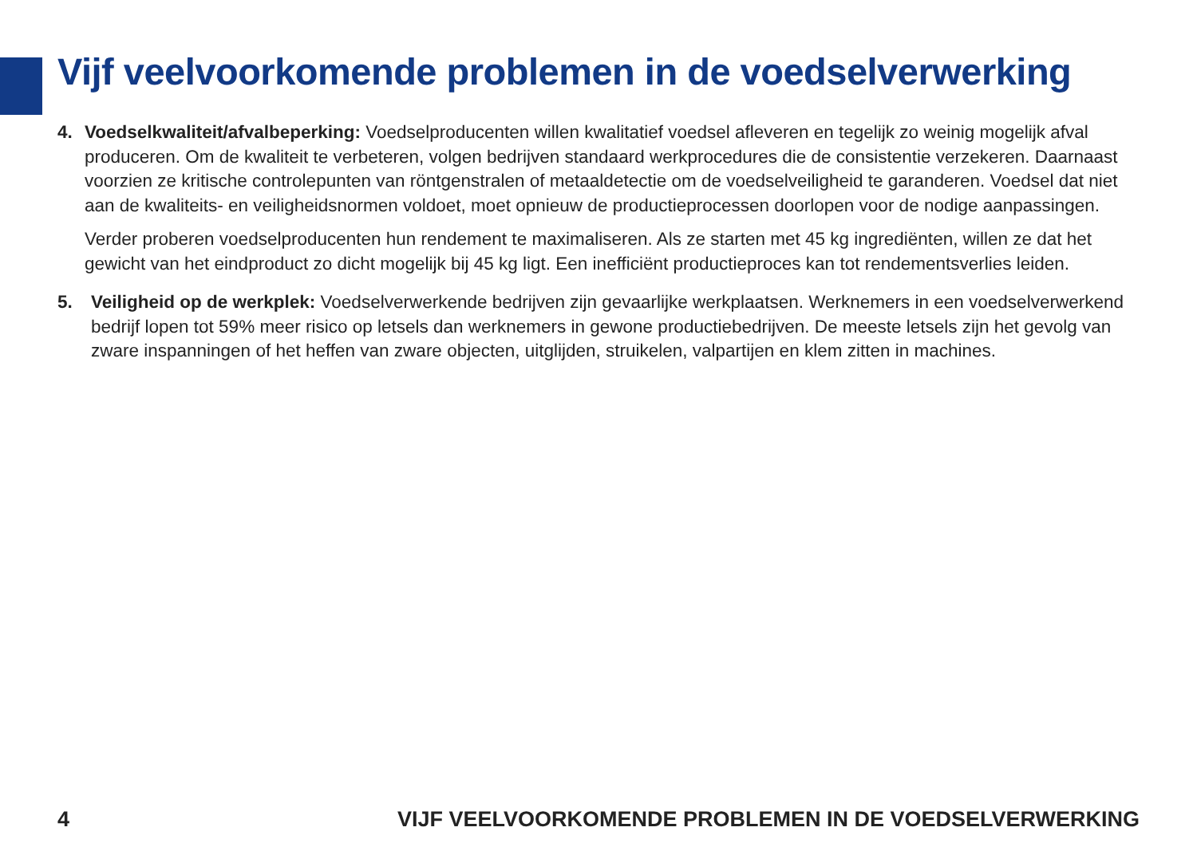Vijf veelvoorkomende problemen in de voedselverwerking
4. Voedselkwaliteit/afvalbeperking: Voedselproducenten willen kwalitatief voedsel afleveren en tegelijk zo weinig mogelijk afval produceren. Om de kwaliteit te verbeteren, volgen bedrijven standaard werkprocedures die de consistentie verzekeren. Daarnaast voorzien ze kritische controlepunten van röntgenstralen of metaaldetectie om de voedselveiligheid te garanderen. Voedsel dat niet aan de kwaliteits- en veiligheidsnormen voldoet, moet opnieuw de productieprocessen doorlopen voor de nodige aanpassingen.
Verder proberen voedselproducenten hun rendement te maximaliseren. Als ze starten met 45 kg ingrediënten, willen ze dat het gewicht van het eindproduct zo dicht mogelijk bij 45 kg ligt. Een inefficiënt productieproces kan tot rendementsverlies leiden.
5. Veiligheid op de werkplek: Voedselverwerkende bedrijven zijn gevaarlijke werkplaatsen. Werknemers in een voedselverwerkend bedrijf lopen tot 59% meer risico op letsels dan werknemers in gewone productiebedrijven. De meeste letsels zijn het gevolg van zware inspanningen of het heffen van zware objecten, uitglijden, struikelen, valpartijen en klem zitten in machines.
4 VIJF VEELVOORKOMENDE PROBLEMEN IN DE VOEDSELVERWERKING